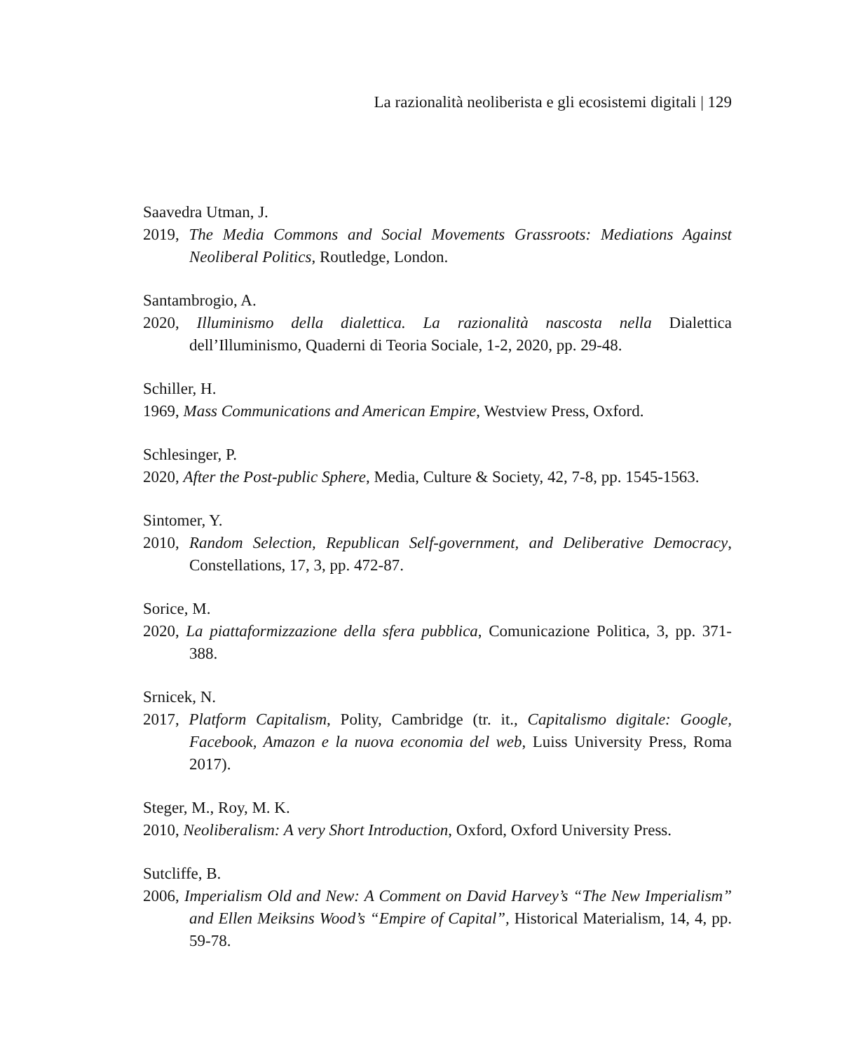La razionalità neoliberista e gli ecosistemi digitali | 129
Saavedra Utman, J.
2019, The Media Commons and Social Movements Grassroots: Mediations Against Neoliberal Politics, Routledge, London.
Santambrogio, A.
2020, Illuminismo della dialettica. La razionalità nascosta nella Dialettica dell’Illuminismo, Quaderni di Teoria Sociale, 1-2, 2020, pp. 29-48.
Schiller, H.
1969, Mass Communications and American Empire, Westview Press, Oxford.
Schlesinger, P.
2020, After the Post-public Sphere, Media, Culture & Society, 42, 7-8, pp. 1545-1563.
Sintomer, Y.
2010, Random Selection, Republican Self-government, and Deliberative Democracy, Constellations, 17, 3, pp. 472-87.
Sorice, M.
2020, La piattaformizzazione della sfera pubblica, Comunicazione Politica, 3, pp. 371-388.
Srnicek, N.
2017, Platform Capitalism, Polity, Cambridge (tr. it., Capitalismo digitale: Google, Facebook, Amazon e la nuova economia del web, Luiss University Press, Roma 2017).
Steger, M., Roy, M. K.
2010, Neoliberalism: A very Short Introduction, Oxford, Oxford University Press.
Sutcliffe, B.
2006, Imperialism Old and New: A Comment on David Harvey’s “The New Imperialism” and Ellen Meiksins Wood’s “Empire of Capital”, Historical Materialism, 14, 4, pp. 59-78.